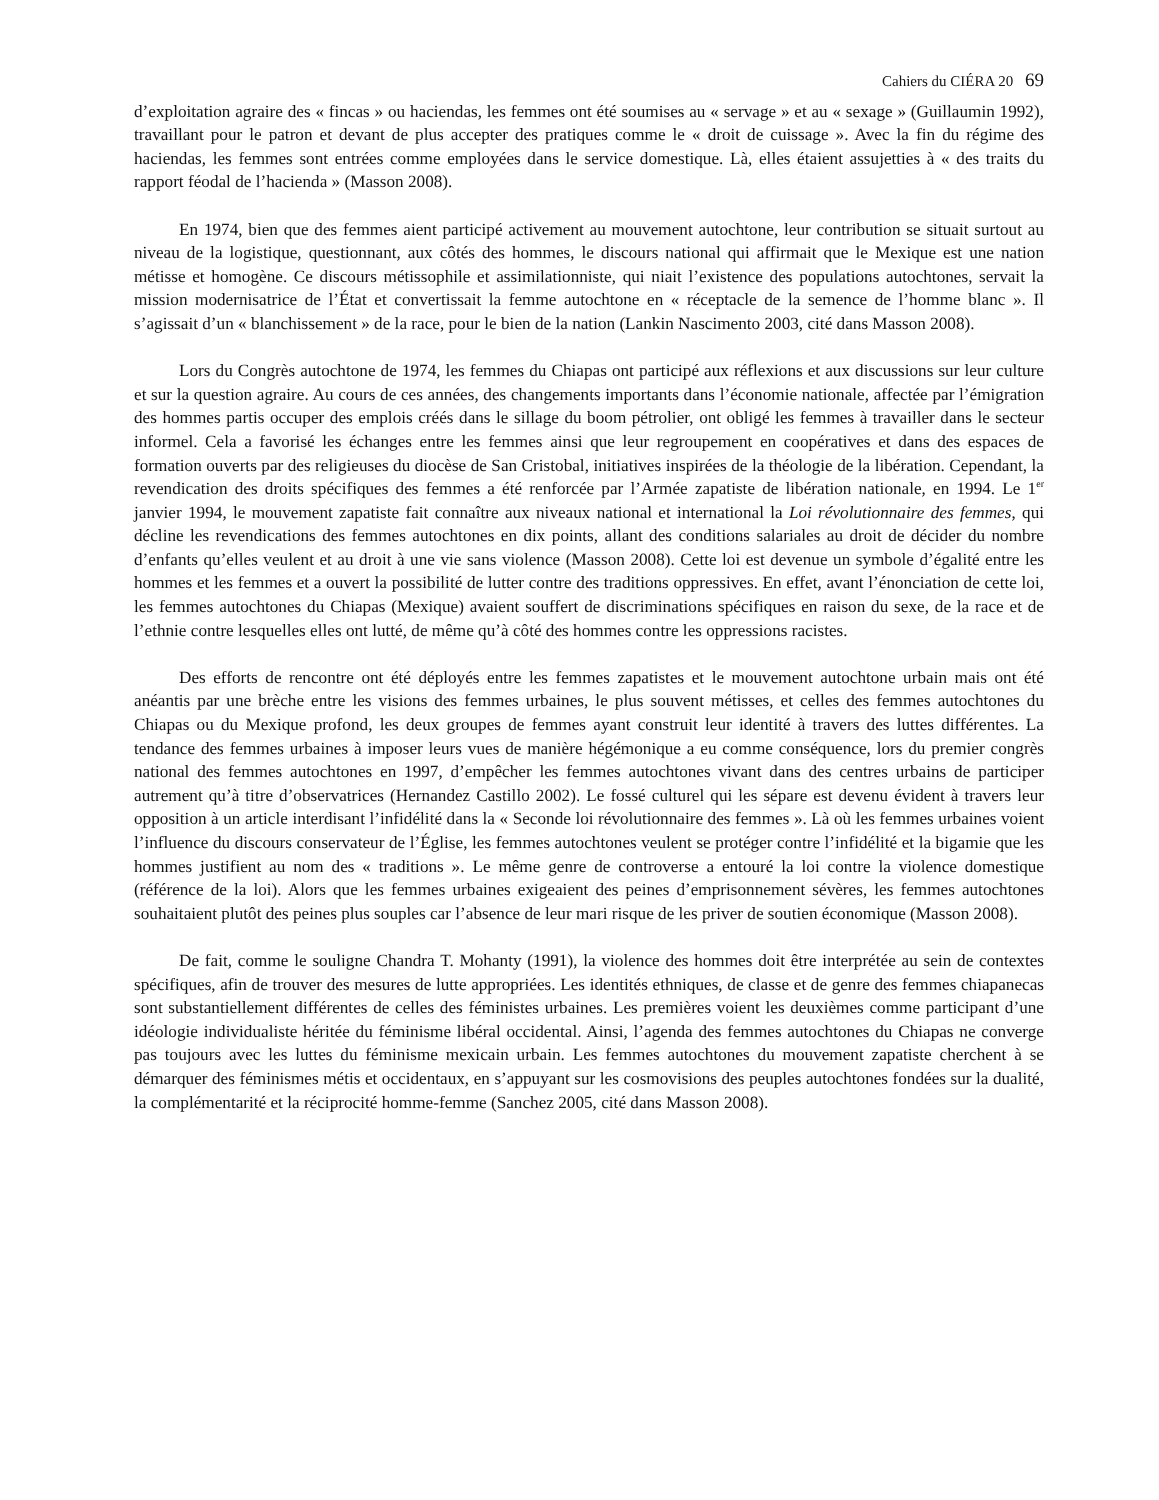Cahiers du CIÉRA 20 69
d’exploitation agraire des « fincas » ou haciendas, les femmes ont été soumises au « servage » et au « sexage » (Guillaumin 1992), travaillant pour le patron et devant de plus accepter des pratiques comme le « droit de cuissage ». Avec la fin du régime des haciendas, les femmes sont entrées comme employées dans le service domestique. Là, elles étaient assujetties à « des traits du rapport féodal de l’hacienda » (Masson 2008).
En 1974, bien que des femmes aient participé activement au mouvement autochtone, leur contribution se situait surtout au niveau de la logistique, questionnant, aux côtés des hommes, le discours national qui affirmait que le Mexique est une nation métisse et homogène. Ce discours métissophile et assimilationniste, qui niait l’existence des populations autochtones, servait la mission modernisatrice de l’État et convertissait la femme autochtone en « réceptacle de la semence de l’homme blanc ». Il s’agissait d’un « blanchissement » de la race, pour le bien de la nation (Lankin Nascimento 2003, cité dans Masson 2008).
Lors du Congrès autochtone de 1974, les femmes du Chiapas ont participé aux réflexions et aux discussions sur leur culture et sur la question agraire. Au cours de ces années, des changements importants dans l’économie nationale, affectée par l’émigration des hommes partis occuper des emplois créés dans le sillage du boom pétrolier, ont obligé les femmes à travailler dans le secteur informel. Cela a favorisé les échanges entre les femmes ainsi que leur regroupement en coopératives et dans des espaces de formation ouverts par des religieuses du diocèse de San Cristobal, initiatives inspirées de la théologie de la libération. Cependant, la revendication des droits spécifiques des femmes a été renforcée par l’Armée zapatiste de libération nationale, en 1994. Le 1<sup>er</sup> janvier 1994, le mouvement zapatiste fait connaître aux niveaux national et international la Loi révolutionnaire des femmes, qui décline les revendications des femmes autochtones en dix points, allant des conditions salariales au droit de décider du nombre d’enfants qu’elles veulent et au droit à une vie sans violence (Masson 2008). Cette loi est devenue un symbole d’égalité entre les hommes et les femmes et a ouvert la possibilité de lutter contre des traditions oppressives. En effet, avant l’énonciation de cette loi, les femmes autochtones du Chiapas (Mexique) avaient souffert de discriminations spécifiques en raison du sexe, de la race et de l’ethnie contre lesquelles elles ont lutté, de même qu’à côté des hommes contre les oppressions racistes.
Des efforts de rencontre ont été déployés entre les femmes zapatistes et le mouvement autochtone urbain mais ont été anéantis par une brèche entre les visions des femmes urbaines, le plus souvent métisses, et celles des femmes autochtones du Chiapas ou du Mexique profond, les deux groupes de femmes ayant construit leur identité à travers des luttes différentes. La tendance des femmes urbaines à imposer leurs vues de manière hégémonique a eu comme conséquence, lors du premier congrès national des femmes autochtones en 1997, d’empêcher les femmes autochtones vivant dans des centres urbains de participer autrement qu’à titre d’observatrices (Hernandez Castillo 2002). Le fossé culturel qui les sépare est devenu évident à travers leur opposition à un article interdisant l’infidélité dans la « Seconde loi révolutionnaire des femmes ». Là où les femmes urbaines voient l’influence du discours conservateur de l’Église, les femmes autochtones veulent se protéger contre l’infidélité et la bigamie que les hommes justifient au nom des « traditions ». Le même genre de controverse a entouré la loi contre la violence domestique (référence de la loi). Alors que les femmes urbaines exigeaient des peines d’emprisonnement sévères, les femmes autochtones souhaitaient plutôt des peines plus souples car l’absence de leur mari risque de les priver de soutien économique (Masson 2008).
De fait, comme le souligne Chandra T. Mohanty (1991), la violence des hommes doit être interprétée au sein de contextes spécifiques, afin de trouver des mesures de lutte appropriées. Les identités ethniques, de classe et de genre des femmes chiapanecas sont substantiellement différentes de celles des féministes urbaines. Les premières voient les deuxièmes comme participant d’une idéologie individualiste héritée du féminisme libéral occidental. Ainsi, l’agenda des femmes autochtones du Chiapas ne converge pas toujours avec les luttes du féminisme mexicain urbain. Les femmes autochtones du mouvement zapatiste cherchent à se démarquer des féminismes métis et occidentaux, en s’appuyant sur les cosmovisions des peuples autochtones fondées sur la dualité, la complémentarité et la réciprocité homme-femme (Sanchez 2005, cité dans Masson 2008).